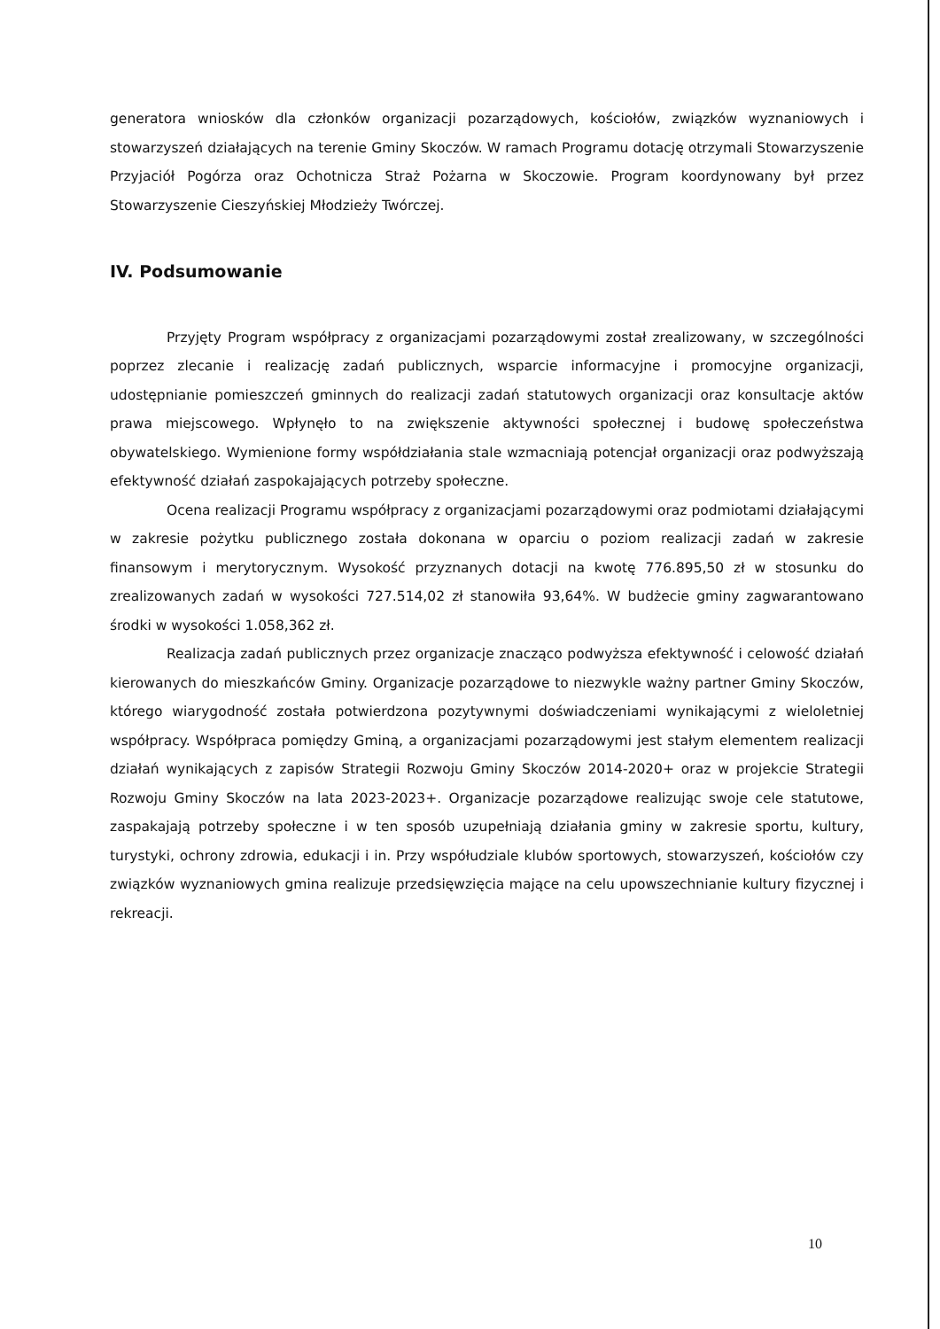generatora wniosków dla członków organizacji pozarządowych, kościołów, związków wyznaniowych i stowarzyszeń działających na terenie Gminy Skoczów. W ramach Programu dotację otrzymali Stowarzyszenie Przyjaciół Pogórza oraz Ochotnicza Straż Pożarna w Skoczowie. Program koordynowany był przez Stowarzyszenie Cieszyńskiej Młodzieży Twórczej.
IV. Podsumowanie
Przyjęty Program współpracy z organizacjami pozarządowymi został zrealizowany, w szczególności poprzez zlecanie i realizację zadań publicznych, wsparcie informacyjne i promocyjne organizacji, udostępnianie pomieszczeń gminnych do realizacji zadań statutowych organizacji oraz konsultacje aktów prawa miejscowego. Wpłynęło to na zwiększenie aktywności społecznej i budowę społeczeństwa obywatelskiego. Wymienione formy współdziałania stale wzmacniają potencjał organizacji oraz podwyższają efektywność działań zaspokajających potrzeby społeczne.
Ocena realizacji Programu współpracy z organizacjami pozarządowymi oraz podmiotami działającymi w zakresie pożytku publicznego została dokonana w oparciu o poziom realizacji zadań w zakresie finansowym i merytorycznym. Wysokość przyznanych dotacji na kwotę 776.895,50 zł w stosunku do zrealizowanych zadań w wysokości 727.514,02 zł stanowiła 93,64%. W budżecie gminy zagwarantowano środki w wysokości 1.058,362 zł.
Realizacja zadań publicznych przez organizacje znacząco podwyższa efektywność i celowość działań kierowanych do mieszkańców Gminy. Organizacje pozarządowe to niezwykle ważny partner Gminy Skoczów, którego wiarygodność została potwierdzona pozytywnymi doświadczeniami wynikającymi z wieloletniej współpracy. Współpraca pomiędzy Gminą, a organizacjami pozarządowymi jest stałym elementem realizacji działań wynikających z zapisów Strategii Rozwoju Gminy Skoczów 2014-2020+ oraz w projekcie Strategii Rozwoju Gminy Skoczów na lata 2023-2023+. Organizacje pozarządowe realizując swoje cele statutowe, zaspakajają potrzeby społeczne i w ten sposób uzupełniają działania gminy w zakresie sportu, kultury, turystyki, ochrony zdrowia, edukacji i in. Przy współudziale klubów sportowych, stowarzyszeń, kościołów czy związków wyznaniowych gmina realizuje przedsięwzięcia mające na celu upowszechnianie kultury fizycznej i rekreacji.
10